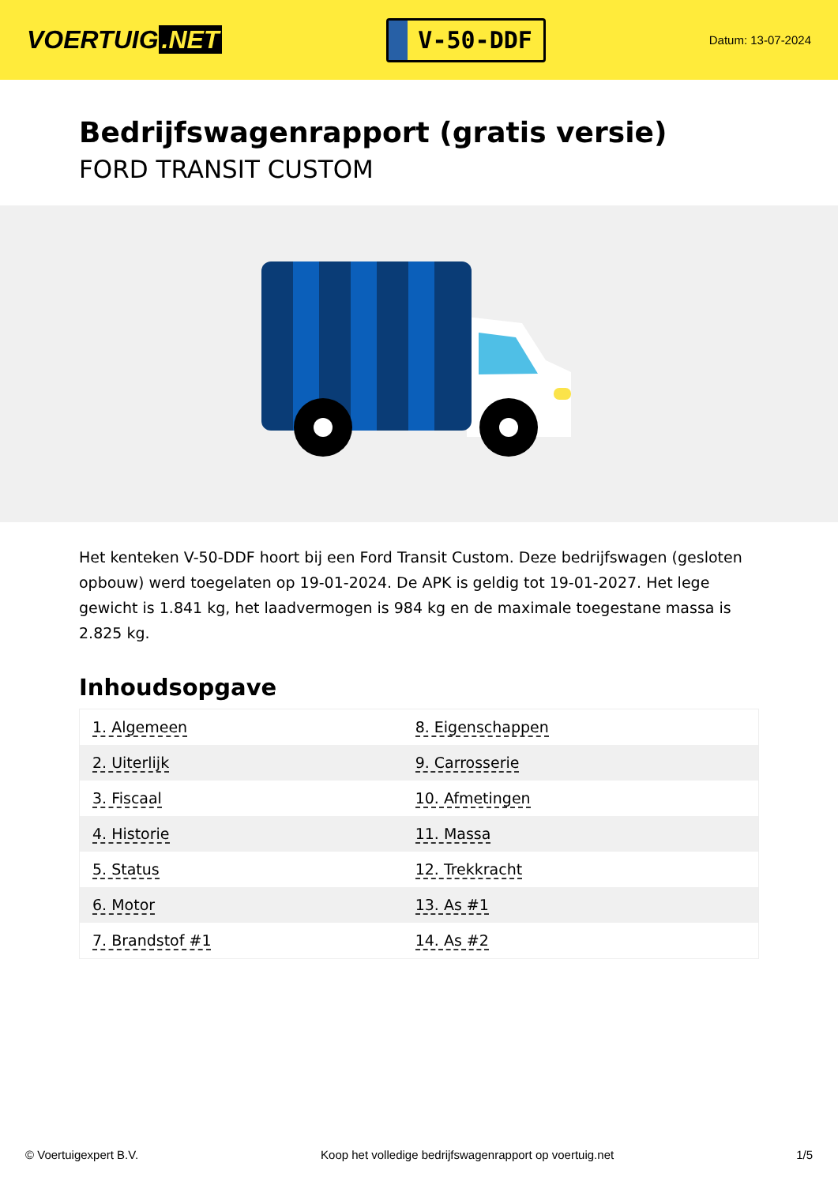VOERTUIG.NET
V-50-DDF
Datum: 13-07-2024
Bedrijfswagenrapport (gratis versie)
FORD TRANSIT CUSTOM
Het kenteken V-50-DDF hoort bij een Ford Transit Custom. Deze bedrijfswagen (gesloten opbouw) werd toegelaten op 19-01-2024. De APK is geldig tot 19-01-2027. Het lege gewicht is 1.841 kg, het laadvermogen is 984 kg en de maximale toegestane massa is 2.825 kg.
Inhoudsopgave
| 1. Algemeen | 8. Eigenschappen |
| 2. Uiterlijk | 9. Carrosserie |
| 3. Fiscaal | 10. Afmetingen |
| 4. Historie | 11. Massa |
| 5. Status | 12. Trekkracht |
| 6. Motor | 13. As #1 |
| 7. Brandstof #1 | 14. As #2 |
© Voertuigexpert B.V. Koop het volledige bedrijfswagenrapport op voertuig.net
1/5